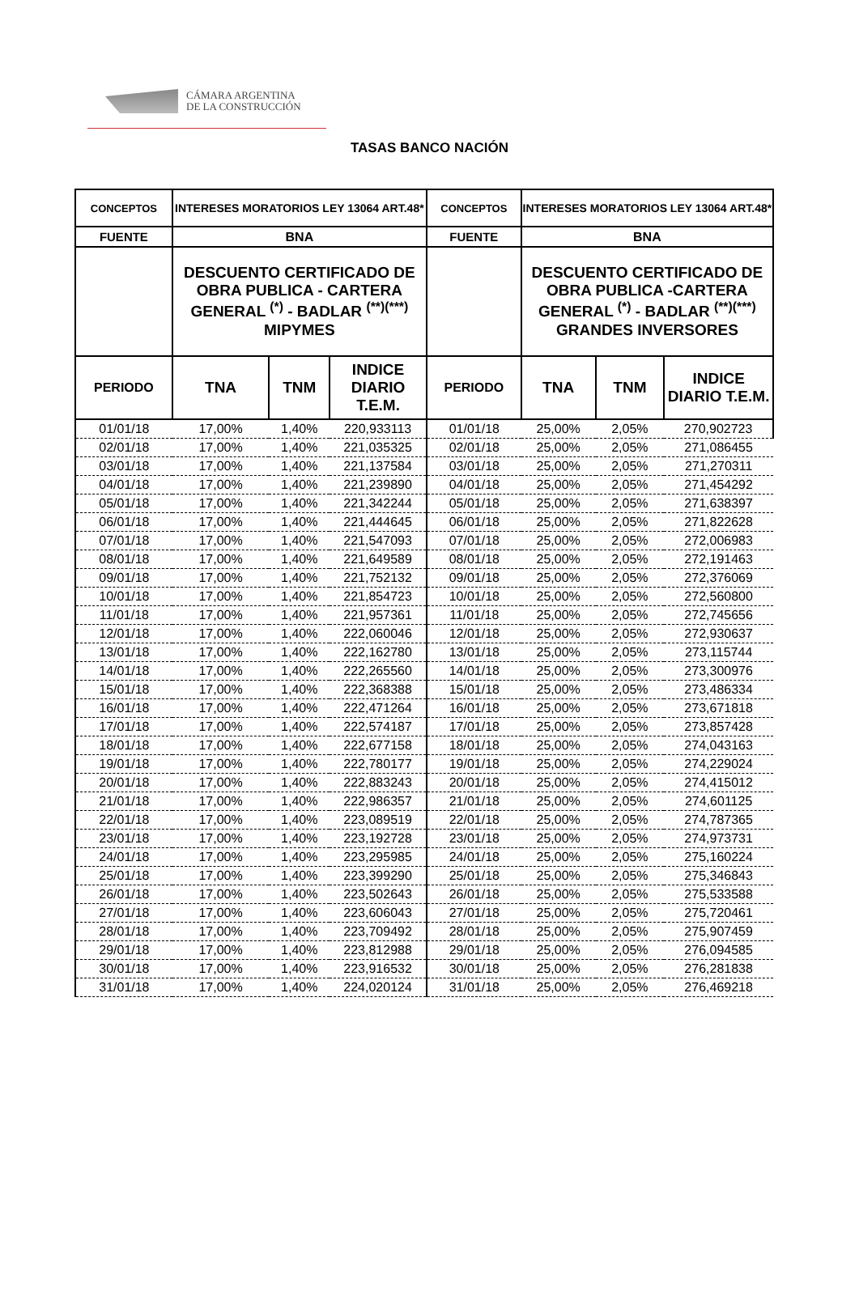CÁMARA ARGENTINA
DE LA CONSTRUCCIÓN
TASAS BANCO NACIÓN
| CONCEPTOS | INTERESES MORATORIOS LEY 13064 ART.48* | | | CONCEPTOS | INTERESES MORATORIOS LEY 13064 ART.48* | | |
| --- | --- | --- | --- | --- | --- | --- | --- |
| FUENTE | BNA | | | FUENTE | BNA | | |
| | DESCUENTO CERTIFICADO DE OBRA PUBLICA - CARTERA GENERAL <sup>(*)</sup> - BADLAR <sup>(**)(***)</sup> MIPYMES | | | | DESCUENTO CERTIFICADO DE OBRA PUBLICA -CARTERA GENERAL <sup>(*)</sup> - BADLAR <sup>(**)(***)</sup> GRANDES INVERSORES | | |
| PERIODO | TNA | TNM | INDICE DIARIO T.E.M. | PERIODO | TNA | TNM | INDICE DIARIO T.E.M. |
| 01/01/18 | 17,00% | 1,40% | 220,933113 | 01/01/18 | 25,00% | 2,05% | 270,902723 |
| 02/01/18 | 17,00% | 1,40% | 221,035325 | 02/01/18 | 25,00% | 2,05% | 271,086455 |
| 03/01/18 | 17,00% | 1,40% | 221,137584 | 03/01/18 | 25,00% | 2,05% | 271,270311 |
| 04/01/18 | 17,00% | 1,40% | 221,239890 | 04/01/18 | 25,00% | 2,05% | 271,454292 |
| 05/01/18 | 17,00% | 1,40% | 221,342244 | 05/01/18 | 25,00% | 2,05% | 271,638397 |
| 06/01/18 | 17,00% | 1,40% | 221,444645 | 06/01/18 | 25,00% | 2,05% | 271,822628 |
| 07/01/18 | 17,00% | 1,40% | 221,547093 | 07/01/18 | 25,00% | 2,05% | 272,006983 |
| 08/01/18 | 17,00% | 1,40% | 221,649589 | 08/01/18 | 25,00% | 2,05% | 272,191463 |
| 09/01/18 | 17,00% | 1,40% | 221,752132 | 09/01/18 | 25,00% | 2,05% | 272,376069 |
| 10/01/18 | 17,00% | 1,40% | 221,854723 | 10/01/18 | 25,00% | 2,05% | 272,560800 |
| 11/01/18 | 17,00% | 1,40% | 221,957361 | 11/01/18 | 25,00% | 2,05% | 272,745656 |
| 12/01/18 | 17,00% | 1,40% | 222,060046 | 12/01/18 | 25,00% | 2,05% | 272,930637 |
| 13/01/18 | 17,00% | 1,40% | 222,162780 | 13/01/18 | 25,00% | 2,05% | 273,115744 |
| 14/01/18 | 17,00% | 1,40% | 222,265560 | 14/01/18 | 25,00% | 2,05% | 273,300976 |
| 15/01/18 | 17,00% | 1,40% | 222,368388 | 15/01/18 | 25,00% | 2,05% | 273,486334 |
| 16/01/18 | 17,00% | 1,40% | 222,471264 | 16/01/18 | 25,00% | 2,05% | 273,671818 |
| 17/01/18 | 17,00% | 1,40% | 222,574187 | 17/01/18 | 25,00% | 2,05% | 273,857428 |
| 18/01/18 | 17,00% | 1,40% | 222,677158 | 18/01/18 | 25,00% | 2,05% | 274,043163 |
| 19/01/18 | 17,00% | 1,40% | 222,780177 | 19/01/18 | 25,00% | 2,05% | 274,229024 |
| 20/01/18 | 17,00% | 1,40% | 222,883243 | 20/01/18 | 25,00% | 2,05% | 274,415012 |
| 21/01/18 | 17,00% | 1,40% | 222,986357 | 21/01/18 | 25,00% | 2,05% | 274,601125 |
| 22/01/18 | 17,00% | 1,40% | 223,089519 | 22/01/18 | 25,00% | 2,05% | 274,787365 |
| 23/01/18 | 17,00% | 1,40% | 223,192728 | 23/01/18 | 25,00% | 2,05% | 274,973731 |
| 24/01/18 | 17,00% | 1,40% | 223,295985 | 24/01/18 | 25,00% | 2,05% | 275,160224 |
| 25/01/18 | 17,00% | 1,40% | 223,399290 | 25/01/18 | 25,00% | 2,05% | 275,346843 |
| 26/01/18 | 17,00% | 1,40% | 223,502643 | 26/01/18 | 25,00% | 2,05% | 275,533588 |
| 27/01/18 | 17,00% | 1,40% | 223,606043 | 27/01/18 | 25,00% | 2,05% | 275,720461 |
| 28/01/18 | 17,00% | 1,40% | 223,709492 | 28/01/18 | 25,00% | 2,05% | 275,907459 |
| 29/01/18 | 17,00% | 1,40% | 223,812988 | 29/01/18 | 25,00% | 2,05% | 276,094585 |
| 30/01/18 | 17,00% | 1,40% | 223,916532 | 30/01/18 | 25,00% | 2,05% | 276,281838 |
| 31/01/18 | 17,00% | 1,40% | 224,020124 | 31/01/18 | 25,00% | 2,05% | 276,469218 |